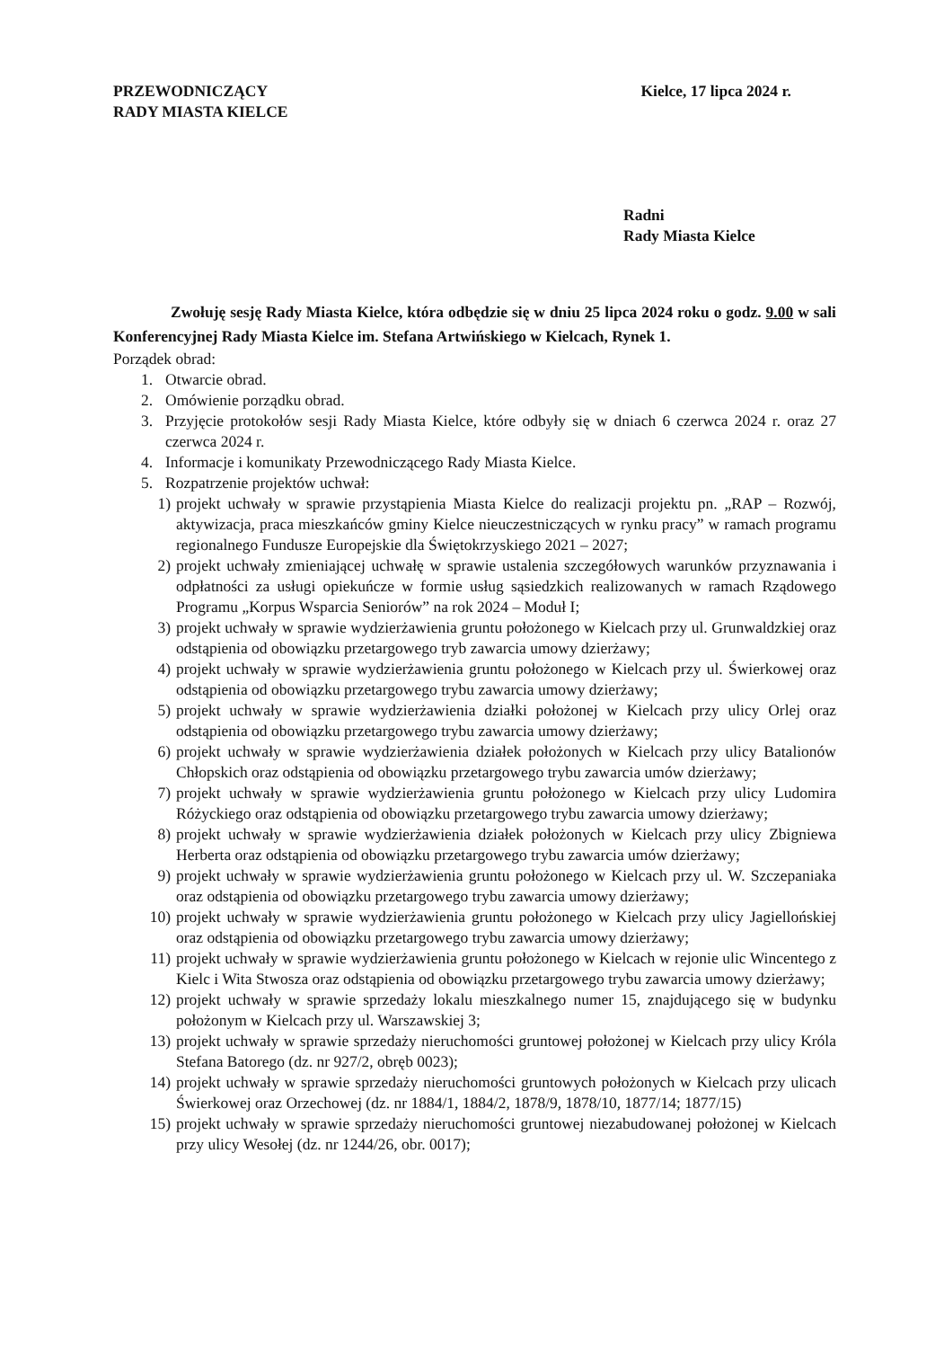PRZEWODNICZĄCY
RADY MIASTA KIELCE
Kielce, 17 lipca 2024 r.
Radni
Rady Miasta Kielce
Zwołuję sesję Rady Miasta Kielce, która odbędzie się w dniu 25 lipca 2024 roku o godz. 9.00 w sali Konferencyjnej Rady Miasta Kielce im. Stefana Artwińskiego w Kielcach, Rynek 1.
Porządek obrad:
1. Otwarcie obrad.
2. Omówienie porządku obrad.
3. Przyjęcie protokołów sesji Rady Miasta Kielce, które odbyły się w dniach 6 czerwca 2024 r. oraz 27 czerwca 2024 r.
4. Informacje i komunikaty Przewodniczącego Rady Miasta Kielce.
5. Rozpatrzenie projektów uchwał:
1) projekt uchwały w sprawie przystąpienia Miasta Kielce do realizacji projektu pn. „RAP – Rozwój, aktywizacja, praca mieszkańców gminy Kielce nieuczestniczących w rynku pracy” w ramach programu regionalnego Fundusze Europejskie dla Świętokrzyskiego 2021 – 2027;
2) projekt uchwały zmieniającej uchwałę w sprawie ustalenia szczegółowych warunków przyznawania i odpłatności za usługi opiekuńcze w formie usług sąsiedzkich realizowanych w ramach Rządowego Programu „Korpus Wsparcia Seniorów” na rok 2024 – Moduł I;
3) projekt uchwały w sprawie wydzierżawienia gruntu położonego w Kielcach przy ul. Grunwaldzkiej oraz odstąpienia od obowiązku przetargowego tryb zawarcia umowy dzierżawy;
4) projekt uchwały w sprawie wydzierżawienia gruntu położonego w Kielcach przy ul. Świerkowej oraz odstąpienia od obowiązku przetargowego trybu zawarcia umowy dzierżawy;
5) projekt uchwały w sprawie wydzierżawienia działki położonej w Kielcach przy ulicy Orlej oraz odstąpienia od obowiązku przetargowego trybu zawarcia umowy dzierżawy;
6) projekt uchwały w sprawie wydzierżawienia działek położonych w Kielcach przy ulicy Batalionów Chłopskich oraz odstąpienia od obowiązku przetargowego trybu zawarcia umów dzierżawy;
7) projekt uchwały w sprawie wydzierżawienia gruntu położonego w Kielcach przy ulicy Ludomira Różyckiego oraz odstąpienia od obowiązku przetargowego trybu zawarcia umowy dzierżawy;
8) projekt uchwały w sprawie wydzierżawienia działek położonych w Kielcach przy ulicy Zbigniewa Herberta oraz odstąpienia od obowiązku przetargowego trybu zawarcia umów dzierżawy;
9) projekt uchwały w sprawie wydzierżawienia gruntu położonego w Kielcach przy ul. W. Szczepaniaka oraz odstąpienia od obowiązku przetargowego trybu zawarcia umowy dzierżawy;
10) projekt uchwały w sprawie wydzierżawienia gruntu położonego w Kielcach przy ulicy Jagiellońskiej oraz odstąpienia od obowiązku przetargowego trybu zawarcia umowy dzierżawy;
11) projekt uchwały w sprawie wydzierżawienia gruntu położonego w Kielcach w rejonie ulic Wincentego z Kielc i Wita Stwosza oraz odstąpienia od obowiązku przetargowego trybu zawarcia umowy dzierżawy;
12) projekt uchwały w sprawie sprzedaży lokalu mieszkalnego numer 15, znajdującego się w budynku położonym w Kielcach przy ul. Warszawskiej 3;
13) projekt uchwały w sprawie sprzedaży nieruchomości gruntowej położonej w Kielcach przy ulicy Króla Stefana Batorego (dz. nr 927/2, obręb 0023);
14) projekt uchwały w sprawie sprzedaży nieruchomości gruntowych położonych w Kielcach przy ulicach Świerkowej oraz Orzechowej (dz. nr 1884/1, 1884/2, 1878/9, 1878/10, 1877/14; 1877/15)
15) projekt uchwały w sprawie sprzedaży nieruchomości gruntowej niezabudowanej położonej w Kielcach przy ulicy Wesołej (dz. nr 1244/26, obr. 0017);